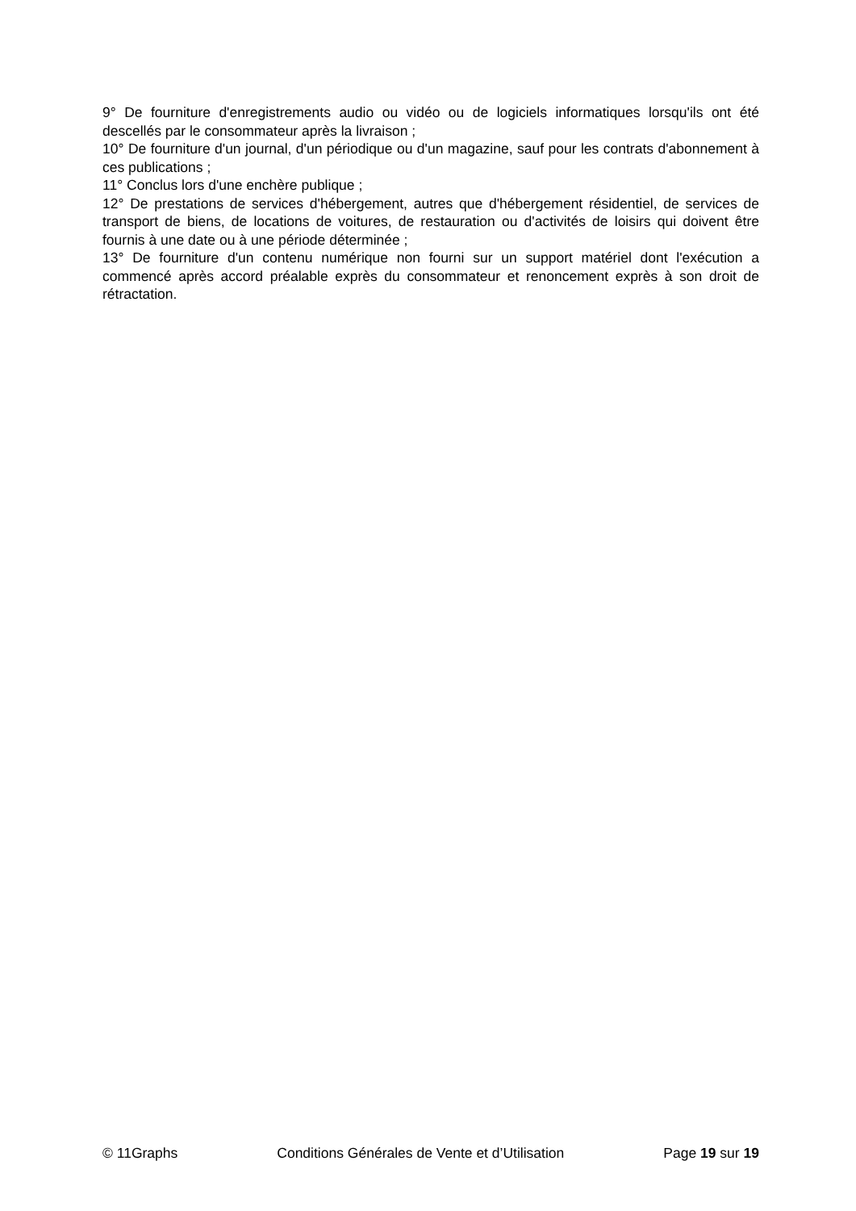9° De fourniture d'enregistrements audio ou vidéo ou de logiciels informatiques lorsqu'ils ont été descellés par le consommateur après la livraison ;
10° De fourniture d'un journal, d'un périodique ou d'un magazine, sauf pour les contrats d'abonnement à ces publications ;
11° Conclus lors d'une enchère publique ;
12° De prestations de services d'hébergement, autres que d'hébergement résidentiel, de services de transport de biens, de locations de voitures, de restauration ou d'activités de loisirs qui doivent être fournis à une date ou à une période déterminée ;
13° De fourniture d'un contenu numérique non fourni sur un support matériel dont l'exécution a commencé après accord préalable exprès du consommateur et renoncement exprès à son droit de rétractation.
© 11Graphs Conditions Générales de Vente et d’Utilisation Page 19 sur 19